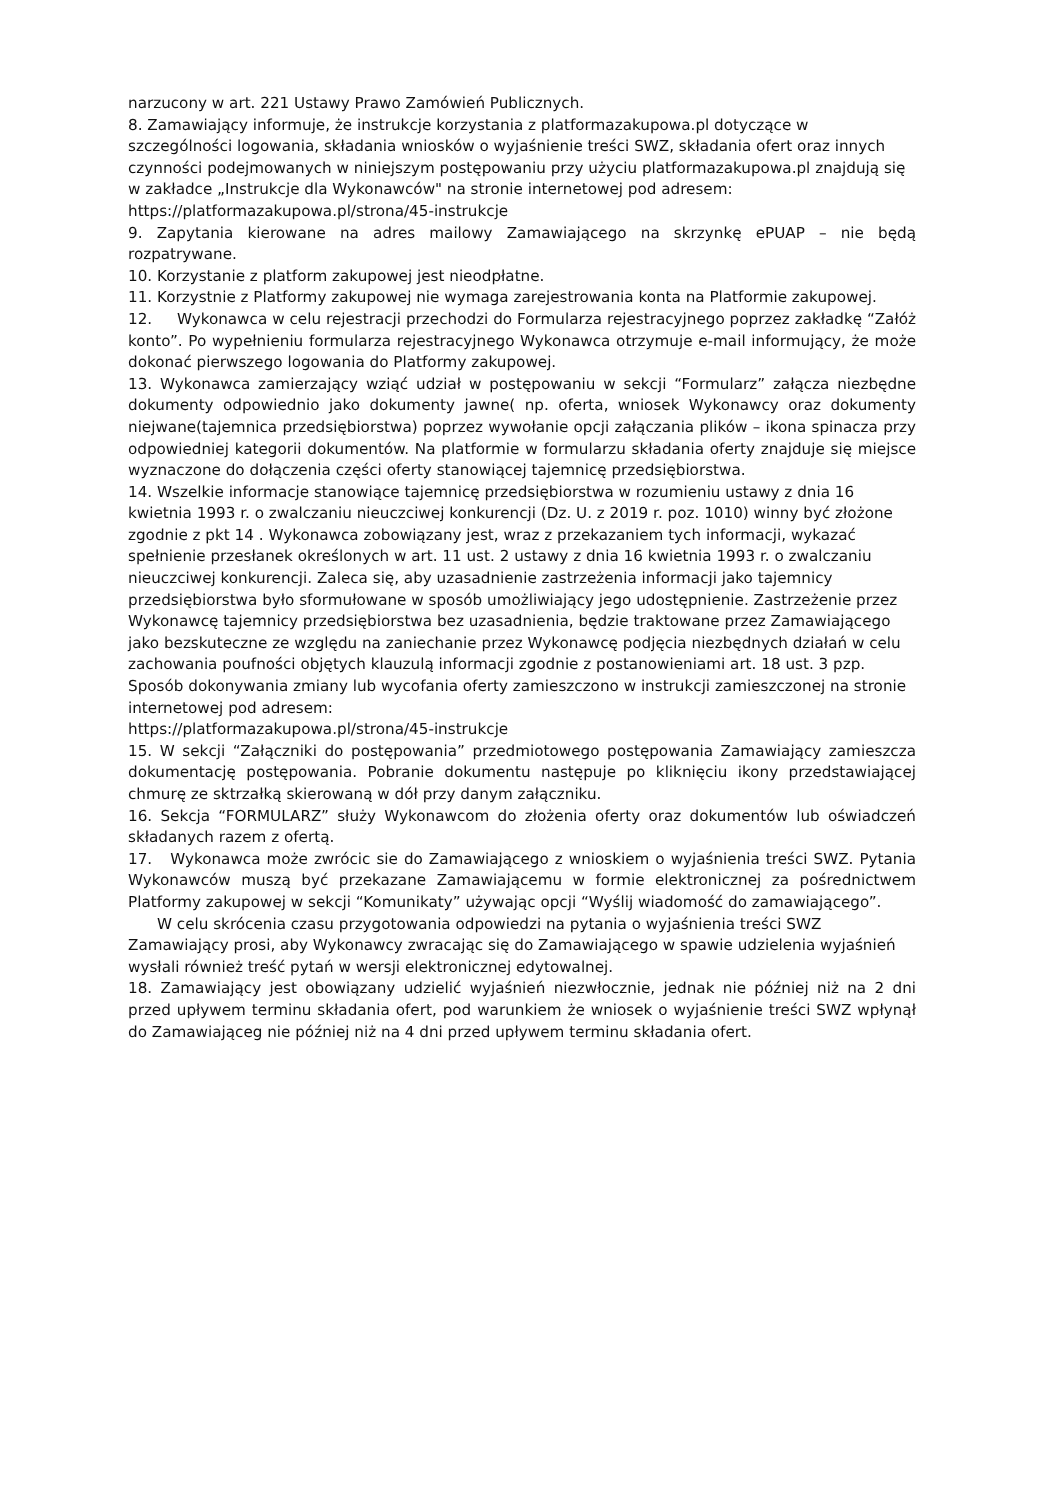narzucony w art. 221 Ustawy Prawo Zamówień Publicznych.
8. Zamawiający informuje, że instrukcje korzystania z platformazakupowa.pl dotyczące w szczególności logowania, składania wniosków o wyjaśnienie treści SWZ, składania ofert oraz innych czynności podejmowanych w niniejszym postępowaniu przy użyciu platformazakupowa.pl znajdują się w zakładce „Instrukcje dla Wykonawców" na stronie internetowej pod adresem: https://platformazakupowa.pl/strona/45-instrukcje
9. Zapytania kierowane na adres mailowy Zamawiającego na skrzynkę ePUAP – nie będą rozpatrywane.
10. Korzystanie z platform zakupowej jest nieodpłatne.
11. Korzystnie z Platformy zakupowej nie wymaga zarejestrowania konta na Platformie zakupowej.
12. Wykonawca w celu rejestracji przechodzi do Formularza rejestracyjnego poprzez zakładkę “Załóż konto”. Po wypełnieniu formularza rejestracyjnego Wykonawca otrzymuje e-mail informujący, że może dokonać pierwszego logowania do Platformy zakupowej.
13. Wykonawca zamierzający wziąć udział w postępowaniu w sekcji “Formularz” załącza niezbędne dokumenty odpowiednio jako dokumenty jawne( np. oferta, wniosek Wykonawcy oraz dokumenty niejwane(tajemnica przedsiębiorstwa) poprzez wywołanie opcji załączania plików – ikona spinacza przy odpowiedniej kategorii dokumentów. Na platformie w formularzu składania oferty znajduje się miejsce wyznaczone do dołączenia części oferty stanowiącej tajemnicę przedsiębiorstwa.
14. Wszelkie informacje stanowiące tajemnicę przedsiębiorstwa w rozumieniu ustawy z dnia 16 kwietnia 1993 r. o zwalczaniu nieuczciwej konkurencji (Dz. U. z 2019 r. poz. 1010) winny być złożone zgodnie z pkt 14 . Wykonawca zobowiązany jest, wraz z przekazaniem tych informacji, wykazać spełnienie przesłanek określonych w art. 11 ust. 2 ustawy z dnia 16 kwietnia 1993 r. o zwalczaniu nieuczciwej konkurencji. Zaleca się, aby uzasadnienie zastrzeżenia informacji jako tajemnicy przedsiębiorstwa było sformułowane w sposób umożliwiający jego udostępnienie. Zastrzeżenie przez Wykonawcę tajemnicy przedsiębiorstwa bez uzasadnienia, będzie traktowane przez Zamawiającego jako bezskuteczne ze względu na zaniechanie przez Wykonawcę podjęcia niezbędnych działań w celu zachowania poufności objętych klauzulą informacji zgodnie z postanowieniami art. 18 ust. 3 pzp. Sposób dokonywania zmiany lub wycofania oferty zamieszczono w instrukcji zamieszczonej na stronie internetowej pod adresem:
https://platformazakupowa.pl/strona/45-instrukcje
15. W sekcji “Załączniki do postępowania” przedmiotowego postępowania Zamawiający zamieszcza dokumentację postępowania. Pobranie dokumentu następuje po kliknięciu ikony przedstawiającej chmurę ze sktrzałką skierowaną w dół przy danym załączniku.
16. Sekcja “FORMULARZ” służy Wykonawcom do złożenia oferty oraz dokumentów lub oświadczeń składanych razem z ofertą.
17. Wykonawca może zwrócic sie do Zamawiającego z wnioskiem o wyjaśnienia treści SWZ. Pytania Wykonawców muszą być przekazane Zamawiającemu w formie elektronicznej za pośrednictwem Platformy zakupowej w sekcji “Komunikaty” używając opcji “Wyślij wiadomość do zamawiającego”.
W celu skrócenia czasu przygotowania odpowiedzi na pytania o wyjaśnienia treści SWZ Zamawiający prosi, aby Wykonawcy zwracając się do Zamawiającego w spawie udzielenia wyjaśnień wysłali również treść pytań w wersji elektronicznej edytowalnej.
18. Zamawiający jest obowiązany udzielić wyjaśnień niezwłocznie, jednak nie później niż na 2 dni przed upływem terminu składania ofert, pod warunkiem że wniosek o wyjaśnienie treści SWZ wpłynął do Zamawiająceg nie później niż na 4 dni przed upływem terminu składania ofert.